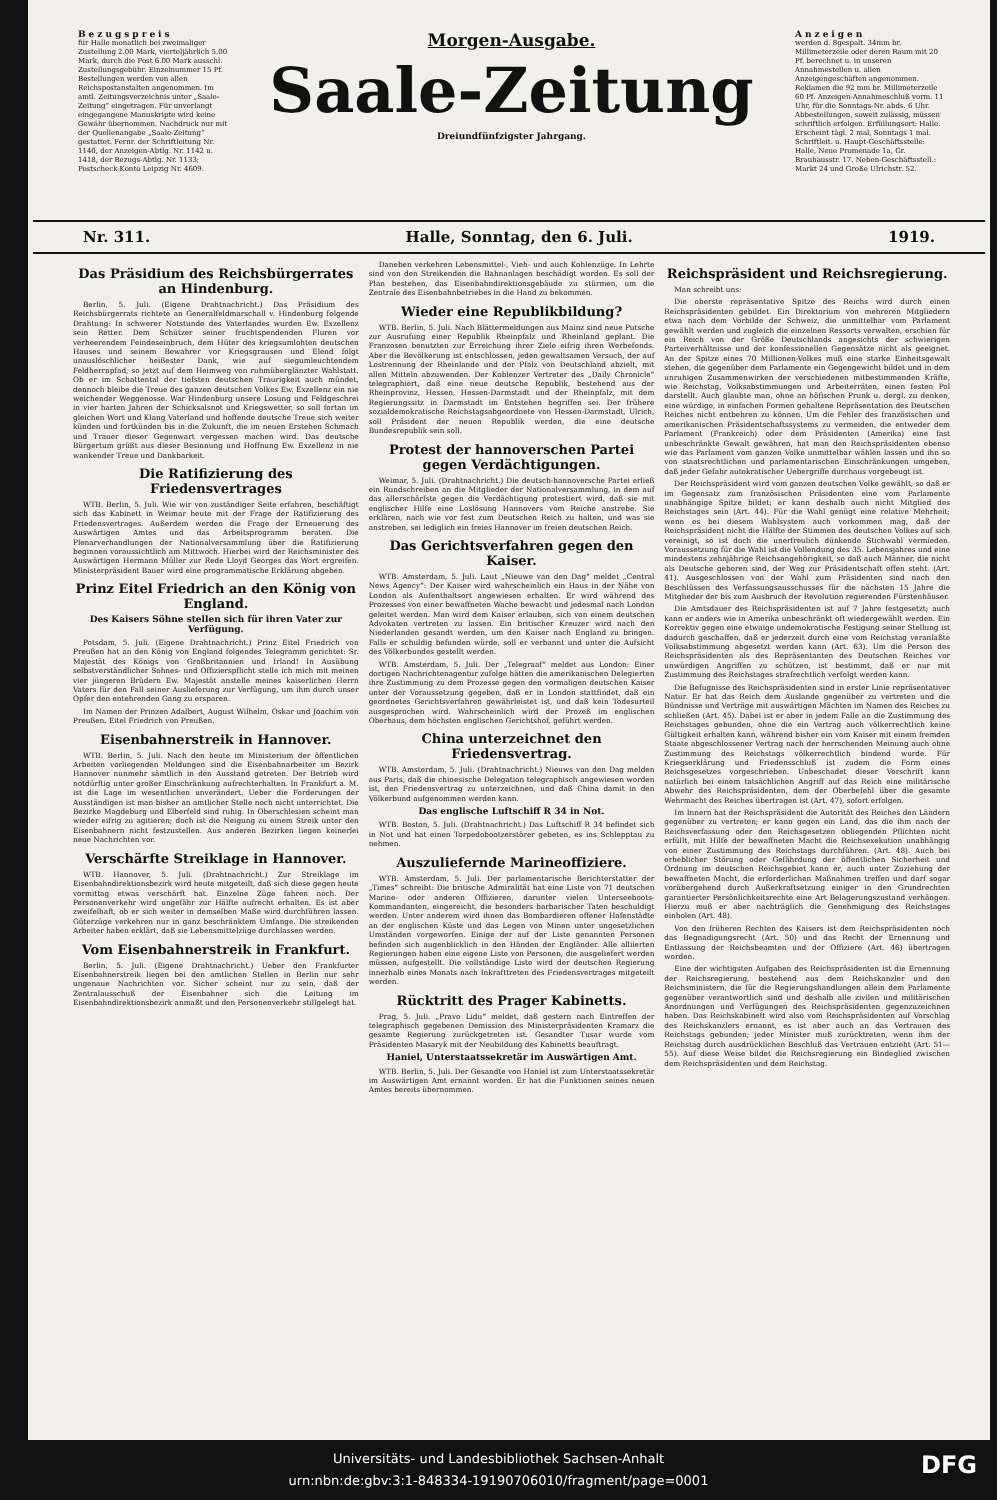Bezugspreis
für Halle monatlich bei zweimaliger Zustellung 2.00 Mark, vierteljährlich 5.00 Mark, durch die Post 6.00 Mark ausschl. Zustellungsgebühr. Einzelnummer 15 Pf. Bestellungen werden von allen Reichspostanstalten angenommen. Im amtl. Zeitungsverzeichnis unter „Saale-Zeitung“ eingetragen. Für unverlangt eingegangene Manuskripte wird keine Gewähr übernommen. Nachdruck nur mit der Quellenangabe „Saale-Zeitung“ gestattet. Fernr. der Schriftleitung Nr. 1140, der Anzeigen-Abtlg. Nr. 1142 u. 1418, der Bezugs-Abtlg. Nr. 1133; Postscheck-Konto Leipzig Nr. 4609.
Morgen-Ausgabe.
Saale-Zeitung
Dreiundfünfzigster Jahrgang.
Anzeigen
werden d. 8gespalt. 34mm br. Millimeterzeile oder deren Raum mit 20 Pf. berechnet u. in unseren Annahmestellen u. allen Anzeigengeschäften angenommen. Reklamen die 92 mm br. Millimeterzeile 60 Pf. Anzeigen-Annahmeschluß vorm. 11 Uhr, für die Sonntags-Nr. abds. 6 Uhr. Abbestellungen, soweit zulässig, müssen schriftlich erfolgen. Erfüllungsort: Halle. Erscheint tägl. 2 mal, Sonntags 1 mal. Schriftleit. u. Haupt-Geschäftsstelle: Halle, Neue Promenade 1a, Gr. Brauhausstr. 17. Neben-Geschäftsstell.: Markt 24 und Große Ulrichstr. 52.
Nr. 311. Halle, Sonntag, den 6. Juli. 1919.
Das Präsidium des Reichsbürgerrates an Hindenburg.
Berlin, 5. Juli. (Eigene Drahtnachricht.) Das Präsidium des Reichsbürgerrats richtete an Generalfeldmarschall v. Hindenburg folgende Drahtung: In schwerer Notstunde des Vaterlandes wurden Ew. Exzellenz sein Retter. Dem Schützer seiner fruchtspendenden Fluren vor verheerendem Feindeseinbruch, dem Hüter des kriegsumlohten deutschen Hauses und seinem Bewahrer vor Kriegsgrausen und Elend folgt unauslöschlicher heißester Dank, wie auf siegumleuchtendem Feldherrnpfad, so jetzt auf dem Heimweg von ruhmüberglänzter Wahlstatt. Ob er im Schattental der tiefsten deutschen Traurigkeit auch mündet, dennoch bleibe die Treue des ganzen deutschen Volkes Ew. Exzellenz ein nie weichender Weggenosse. War Hindenburg unsere Losung und Feldgeschrei in vier harten Jahren der Schicksalsnot und Kriegswetter, so soll fortan im gleichen Wort und Klang Vaterland und hoffende deutsche Treue sich weiter künden und fortkünden bis in die Zukunft, die im neuen Erstehen Schmach und Trauer dieser Gegenwart vergessen machen wird. Das deutsche Bürgertum grüßt aus dieser Besinnung und Hoffnung Ew. Exzellenz in nie wankender Treue und Dankbarkeit.
Die Ratifizierung des Friedensvertrages
WTB. Berlin, 5. Juli. Wie wir von zuständiger Seite erfahren, beschäftigt sich das Kabinett in Weimar heute mit der Frage der Ratifizierung des Friedensvertrages. Außerdem werden die Frage der Erneuerung des Auswärtigen Amtes und das Arbeitsprogramm beraten. Die Plenarverhandlungen der Nationalversammlung über die Ratifizierung beginnen voraussichtlich am Mittwoch. Hierbei wird der Reichsminister des Auswärtigen Hermann Müller zur Rede Lloyd Georges das Wort ergreifen. Ministerpräsident Bauer wird eine programmatische Erklärung abgeben.
Prinz Eitel Friedrich an den König von England.
Des Kaisers Söhne stellen sich für ihren Vater zur Verfügung.
Potsdam, 5. Juli. (Eigene Drahtnachricht.) Prinz Eitel Friedrich von Preußen hat an den König von England folgendes Telegramm gerichtet: Sr. Majestät des Königs von Großbritannien und Irland! In Ausübung selbstverständlicher Sohnes- und Offizierspflicht stelle ich mich mit meinen vier jüngeren Brüdern Ew. Majestät anstelle meines kaiserlichen Herrn Vaters für den Fall seiner Auslieferung zur Verfügung, um ihm durch unser Opfer den entehrenden Gang zu ersparen.
Im Namen der Prinzen Adalbert, August Wilhelm, Oskar und Joachim von Preußen. Eitel Friedrich von Preußen.
Eisenbahnerstreik in Hannover.
WTB. Berlin, 5. Juli. Nach den heute im Ministerium der öffentlichen Arbeiten vorliegenden Meldungen sind die Eisenbahnarbeiter im Bezirk Hannover nunmehr sämtlich in den Ausstand getreten. Der Betrieb wird notdürftig unter großer Einschränkung aufrechterhalten. In Frankfurt a. M. ist die Lage im wesentlichen unverändert. Ueber die Forderungen der Ausständigen ist man bisher an amtlicher Stelle noch nicht unterrichtet. Die Bezirke Magdeburg und Elberfeld sind ruhig. In Oberschlesien scheint man wieder eifrig zu agitieren; doch ist die Neigung zu einem Streik unter den Eisenbahnern nicht festzustellen. Aus anderen Bezirken liegen keinerlei neue Nachrichten vor.
Verschärfte Streiklage in Hannover.
WTB. Hannover, 5. Juli. (Drahtnachricht.) Zur Streiklage im Eisenbahndirektionsbezirk wird heute mitgeteilt, daß sich diese gegen heute vormittag etwas verschärft hat. Einzelne Züge fahren noch. Der Personenverkehr wird ungefähr zur Hälfte aufrecht erhalten. Es ist aber zweifelhaft, ob er sich weiter in demselben Maße wird durchführen lassen. Güterzüge verkehren nur in ganz beschränktem Umfange. Die streikenden Arbeiter haben erklärt, daß sie Lebensmittelzüge durchlassen werden.
Vom Eisenbahnerstreik in Frankfurt.
Berlin, 5. Juli. (Eigene Drahtnachricht.) Ueber den Frankfurter Eisenbahnerstreik liegen bei den amtlichen Stellen in Berlin nur sehr ungenaue Nachrichten vor. Sicher scheint nur zu sein, daß der Zentralausschuß der Eisenbahner sich die Leitung im Eisenbahndirektionsbezirk anmaßt und den Personenverkehr stillgelegt hat.
Daneben verkehren Lebensmittel-, Vieh- und auch Kohlenzüge. In Lehrte sind von den Streikenden die Bahnanlagen beschädigt worden. Es soll der Plan bestehen, das Eisenbahndirektionsgebäude zu stürmen, um die Zentrale des Eisenbahnbetriebes in die Hand zu bekommen.
Wieder eine Republikbildung?
WTB. Berlin, 5. Juli. Nach Blättermeldungen aus Mainz sind neue Putsche zur Ausrufung einer Republik Rheinpfalz und Rheinland geplant. Die Franzosen benutzten zur Erreichung ihrer Ziele eifrig ihren Werbefonds. Aber die Bevölkerung ist entschlossen, jeden gewaltsamen Versuch, der auf Lostrennung der Rheinlande und der Pfalz von Deutschland abzielt, mit allen Mitteln abzuwenden. Der Koblenzer Vertreter des „Daily Chronicle“ telegraphiert, daß eine neue deutsche Republik, bestehend aus der Rheinprovinz, Hessen, Hessen-Darmstadt und der Rheinpfalz, mit dem Regierungssitz in Darmstadt im Entstehen begriffen sei. Der frühere sozialdemokratische Reichstagsabgeordnete von Hessen-Darmstadt, Ulrich, soll Präsident der neuen Republik werden, die eine deutsche Bundesrepublik sein soll.
Protest der hannoverschen Partei gegen Verdächtigungen.
Weimar, 5. Juli. (Drahtnachricht.) Die deutsch-hannoversche Partei erließ ein Rundschreiben an die Mitglieder der Nationalversammlung, in dem auf das allerschärfste gegen die Verdächtigung protestiert wird, daß sie mit englischer Hilfe eine Loslösung Hannovers vom Reiche anstrebe. Sie erklären, nach wie vor fest zum Deutschen Reich zu halten, und was sie anstreben, sei lediglich ein freies Hannover im freien deutschen Reich.
Das Gerichtsverfahren gegen den Kaiser.
WTB. Amsterdam, 5. Juli. Laut „Nieuwe van den Dag“ meldet „Central News Agency“: Der Kaiser wird wahrscheinlich ein Haus in der Nähe von London als Aufenthaltsort angewiesen erhalten. Er wird während des Prozesses von einer bewaffneten Wache bewacht und jedesmal nach London geleitet werden. Man wird dem Kaiser erlauben, sich von einem deutschen Advokaten vertreten zu lassen. Ein britischer Kreuzer wird nach den Niederlanden gesandt werden, um den Kaiser nach England zu bringen. Falls er schuldig befunden würde, soll er verbannt und unter die Aufsicht des Völkerbundes gestellt werden.
WTB. Amsterdam, 5. Juli. Der „Telegraaf“ meldet aus London: Einer dortigen Nachrichtenagentur zufolge hätten die amerikanischen Delegierten ihre Zustimmung zu dem Prozesse gegen den vormaligen deutschen Kaiser unter der Voraussetzung gegeben, daß er in London stattfindet, daß ein geordnetes Gerichtsverfahren gewährleistet ist, und daß kein Todesurteil ausgesprochen wird. Wahrscheinlich wird der Prozeß im englischen Oberhaus, dem höchsten englischen Gerichtshof, geführt werden.
China unterzeichnet den Friedensvertrag.
WTB. Amsterdam, 5. Juli. (Drahtnachricht.) Nieuws van den Dag melden aus Paris, daß die chinesische Delegation telegraphisch angewiesen worden ist, den Friedensvertrag zu unterzeichnen, und daß China damit in den Völkerbund aufgenommen werden kann.
Das englische Luftschiff R 34 in Not.
WTB. Boston, 5. Juli. (Drahtnachricht.) Das Luftschiff R 34 befindet sich in Not und hat einen Torpedobootzerstörer gebeten, es ins Schlepptau zu nehmen.
Auszuliefernde Marineoffiziere.
WTB. Amsterdam, 5. Juli. Der parlamentarische Berichterstatter der „Times“ schreibt: Die britische Admiralität hat eine Liste von 71 deutschen Marine- oder anderen Offizieren, darunter vielen Unterseeboots-Kommandanten, eingereicht, die besonders barbarischer Taten beschuldigt werden. Unter anderem wird ihnen das Bombardieren offener Hafenstädte an der englischen Küste und das Legen von Minen unter ungesetzlichen Umständen vorgeworfen. Einige der auf der Liste genannten Personen befinden sich augenblicklich in den Händen der Engländer. Alle alliierten Regierungen haben eine eigene Liste von Personen, die ausgeliefert werden müssen, aufgestellt. Die vollständige Liste wird der deutschen Regierung innerhalb eines Monats nach Inkrafttreten des Friedensvertrages mitgeteilt werden.
Rücktritt des Prager Kabinetts.
Prag, 5. Juli. „Pravo Lidu“ meldet, daß gestern nach Eintreffen der telegraphisch gegebenen Demission des Ministerpräsidenten Kramarz die gesamte Regierung zurückgetreten ist. Gesandter Tusar wurde vom Präsidenten Masaryk mit der Neubildung des Kabinetts beauftragt.
Haniel, Unterstaatssekretär im Auswärtigen Amt.
WTB. Berlin, 5. Juli. Der Gesandte von Haniel ist zum Unterstaatssekretär im Auswärtigen Amt ernannt worden. Er hat die Funktionen seines neuen Amtes bereits übernommen.
Reichspräsident und Reichsregierung.
Man schreibt uns:
Die oberste repräsentative Spitze des Reichs wird durch einen Reichspräsidenten gebildet. Ein Direktorium von mehreren Mitgliedern etwa nach dem Vorbilde der Schweiz, die unmittelbar vom Parlament gewählt werden und zugleich die einzelnen Ressorts verwalten, erschien für ein Reich von der Größe Deutschlands angesichts der schwierigen Parteiverhältnisse und der konfessionellen Gegensätze nicht als geeignet. An der Spitze eines 70 Millionen-Volkes muß eine starke Einheitsgewalt stehen, die gegenüber dem Parlamente ein Gegengewicht bildet und in dem unruhigen Zusammenwirken der verschiedenen mitbestimmenden Kräfte, wie Reichstag, Volksabstimmungen und Arbeiterräten, einen festen Pol darstellt. Auch glaubte man, ohne an höfischen Prunk u. dergl. zu denken, eine würdige, in einfachen Formen gehaltene Repräsentation des Deutschen Reiches nicht entbehren zu können. Um die Fehler des französischen und amerikanischen Präsidentschaftssystems zu vermeiden, die entweder dem Parlament (Frankreich) oder dem Präsidenten (Amerika) eine fast unbeschränkte Gewalt gewähren, hat man den Reichspräsidenten ebenso wie das Parlament vom ganzen Volke unmittelbar wählen lassen und ihn so von staatsrechtlichen und parlamentarischen Einschränkungen umgeben, daß jeder Gefahr autokratischer Uebergriffe durchaus vorgebeugt ist.
Der Reichspräsident wird vom ganzen deutschen Volke gewählt, so daß er im Gegensatz zum französischen Präsidenten eine vom Parlamente unabhängige Spitze bildet; er kann deshalb auch nicht Mitglied des Reichstages sein (Art. 44). Für die Wahl genügt eine relative Mehrheit; wenn es bei diesem Wahlsystem auch vorkommen mag, daß der Reichspräsident nicht die Hälfte der Stimmen des deutschen Volkes auf sich vereinigt, so ist doch die unerfreulich dünkende Stichwahl vermieden. Voraussetzung für die Wahl ist die Vollendung des 35. Lebensjahres und eine mindestens zehnjährige Reichsangehörigkeit, so daß auch Männer, die nicht als Deutsche geboren sind, der Weg zur Präsidentschaft offen steht. (Art. 41). Ausgeschlossen von der Wahl zum Präsidenten sind nach den Beschlüssen des Verfassungsausschusses für die nächsten 15 Jahre die Mitglieder der bis zum Ausbruch der Revolution regierenden Fürstenhäuser.
Die Amtsdauer des Reichspräsidenten ist auf 7 Jahre festgesetzt; auch kann er anders wie in Amerika unbeschränkt oft wiedergewählt werden. Ein Korrektiv gegen eine etwaige undemokratische Festigung seiner Stellung ist dadurch geschaffen, daß er jederzeit durch eine vom Reichstag veranlaßte Volksabstimmung abgesetzt werden kann (Art. 63). Um die Person des Reichspräsidenten als des Repräsentanten des Deutschen Reiches vor unwürdigen Angriffen zu schützen, ist bestimmt, daß er nur mit Zustimmung des Reichstages strafrechtlich verfolgt werden kann.
Die Befugnisse des Reichspräsidenten sind in erster Linie repräsentativer Natur. Er hat das Reich dem Auslande gegenüber zu vertreten und die Bündnisse und Verträge mit auswärtigen Mächten im Namen des Reiches zu schließen (Art. 45). Dabei ist er aber in jedem Falle an die Zustimmung des Reichstages gebunden, ohne die ein Vertrag auch völkerrechtlich keine Gültigkeit erhalten kann, während bisher ein vom Kaiser mit einem fremden Staate abgeschlossener Vertrag nach der herrschenden Meinung auch ohne Zustimmung des Reichstags völkerrechtlich bindend wurde. Für Kriegserklärung und Friedensschluß ist zudem die Form eines Reichsgesetzes vorgeschrieben. Unbeschadet dieser Vorschrift kann natürlich bei einem tatsächlichen Angriff auf das Reich eine militärische Abwehr des Reichspräsidenten, dem der Oberbefehl über die gesamte Wehrmacht des Reiches übertragen ist (Art. 47), sofort erfolgen.
Im Innern hat der Reichspräsident die Autorität des Reiches den Ländern gegenüber zu vertreten; er kann gegen ein Land, das die ihm nach der Reichsverfassung oder den Reichsgesetzen obliegenden Pflichten nicht erfüllt, mit Hilfe der bewaffneten Macht die Reichsexekution unabhängig von einer Zustimmung des Reichstags durchführen. (Art. 48). Auch bei erheblicher Störung oder Gefährdung der öffentlichen Sicherheit und Ordnung im deutschen Reichsgebiet kann er, auch unter Zuziehung der bewaffneten Macht, die erforderlichen Maßnahmen treffen und darf sogar vorübergehend durch Außerkraftsetzung einiger in den Grundrechten garantierter Persönlichkeitsrechte eine Art Belagerungszustand verhängen. Hierzu muß er aber nachträglich die Genehmigung des Reichstages einholen (Art. 48).
Von den früheren Rechten des Kaisers ist dem Reichspräsidenten noch das Begnadigungsrecht (Art. 50) und das Recht der Ernennung und Entlassung der Reichsbeamten und der Offiziere (Art. 46) übertragen worden.
Eine der wichtigsten Aufgaben des Reichspräsidenten ist die Ernennung der Reichsregierung, bestehend aus dem Reichskanzler und den Reichsministern, die für die Regierungshandlungen allein dem Parlamente gegenüber verantwortlich sind und deshalb alle zivilen und militärischen Anordnungen und Verfügungen des Reichspräsidenten gegenzuzeichnen haben. Das Reichskabinett wird also vom Reichspräsidenten auf Vorschlag des Reichskanzlers ernannt, es ist aber auch an das Vertrauen des Reichstags gebunden; jeder Minister muß zurücktreten, wenn ihm der Reichstag durch ausdrücklichen Beschluß das Vertrauen entzieht (Art. 51—55). Auf diese Weise bildet die Reichsregierung ein Bindeglied zwischen dem Reichspräsidenten und dem Reichstag.
Universitäts- und Landesbibliothek Sachsen-Anhalt
urn:nbn:de:gbv:3:1-848334-19190706010/fragment/page=0001
DFG